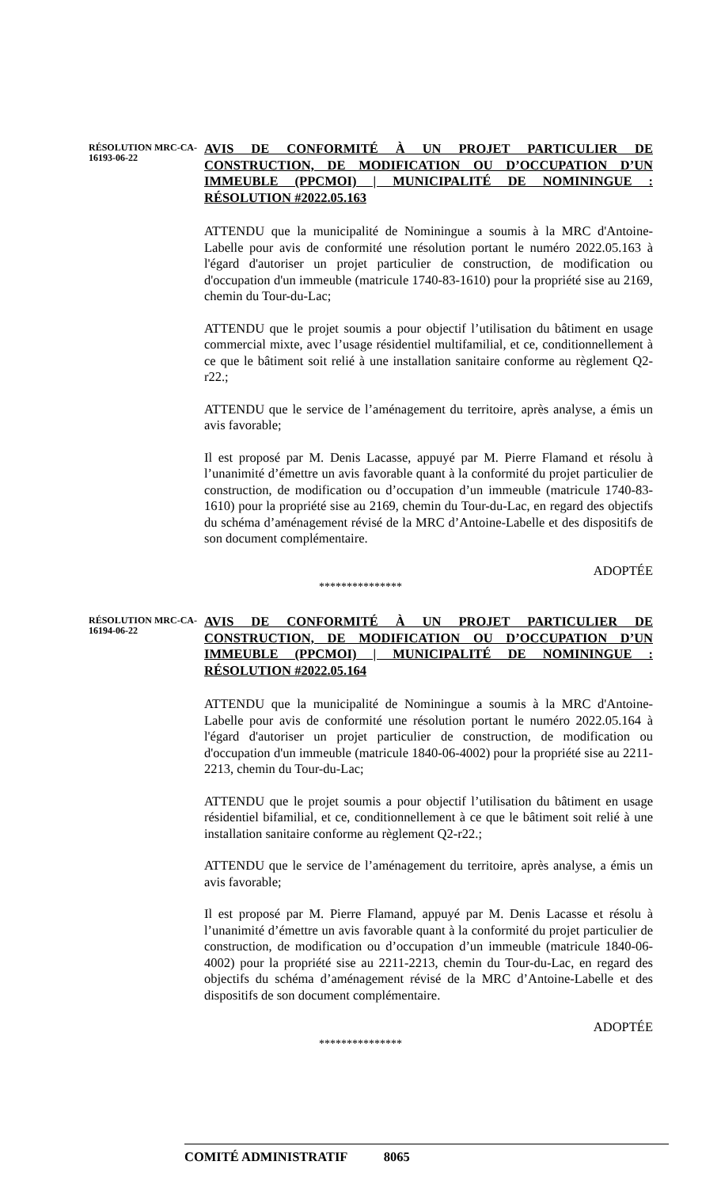RÉSOLUTION MRC-CA- 16193-06-22
AVIS DE CONFORMITÉ À UN PROJET PARTICULIER DE CONSTRUCTION, DE MODIFICATION OU D’OCCUPATION D’UN IMMEUBLE (PPCMOI) | MUNICIPALITÉ DE NOMININGUE : RÉSOLUTION #2022.05.163
ATTENDU que la municipalité de Nominingue a soumis à la MRC d'Antoine-Labelle pour avis de conformité une résolution portant le numéro 2022.05.163 à l'égard d'autoriser un projet particulier de construction, de modification ou d'occupation d'un immeuble (matricule 1740-83-1610) pour la propriété sise au 2169, chemin du Tour-du-Lac;
ATTENDU que le projet soumis a pour objectif l’utilisation du bâtiment en usage commercial mixte, avec l’usage résidentiel multifamilial, et ce, conditionnellement à ce que le bâtiment soit relié à une installation sanitaire conforme au règlement Q2-r22.;
ATTENDU que le service de l’aménagement du territoire, après analyse, a émis un avis favorable;
Il est proposé par M. Denis Lacasse, appuyé par M. Pierre Flamand et résolu à l’unanimité d’émettre un avis favorable quant à la conformité du projet particulier de construction, de modification ou d’occupation d’un immeuble (matricule 1740-83-1610) pour la propriété sise au 2169, chemin du Tour-du-Lac, en regard des objectifs du schéma d’aménagement révisé de la MRC d’Antoine-Labelle et des dispositifs de son document complémentaire.
ADOPTÉE
***************
RÉSOLUTION MRC-CA- 16194-06-22
AVIS DE CONFORMITÉ À UN PROJET PARTICULIER DE CONSTRUCTION, DE MODIFICATION OU D’OCCUPATION D’UN IMMEUBLE (PPCMOI) | MUNICIPALITÉ DE NOMININGUE : RÉSOLUTION #2022.05.164
ATTENDU que la municipalité de Nominingue a soumis à la MRC d'Antoine-Labelle pour avis de conformité une résolution portant le numéro 2022.05.164 à l'égard d'autoriser un projet particulier de construction, de modification ou d'occupation d'un immeuble (matricule 1840-06-4002) pour la propriété sise au 2211-2213, chemin du Tour-du-Lac;
ATTENDU que le projet soumis a pour objectif l’utilisation du bâtiment en usage résidentiel bifamilial, et ce, conditionnellement à ce que le bâtiment soit relié à une installation sanitaire conforme au règlement Q2-r22.;
ATTENDU que le service de l’aménagement du territoire, après analyse, a émis un avis favorable;
Il est proposé par M. Pierre Flamand, appuyé par M. Denis Lacasse et résolu à l’unanimité d’émettre un avis favorable quant à la conformité du projet particulier de construction, de modification ou d’occupation d’un immeuble (matricule 1840-06-4002) pour la propriété sise au 2211-2213, chemin du Tour-du-Lac, en regard des objectifs du schéma d’aménagement révisé de la MRC d’Antoine-Labelle et des dispositifs de son document complémentaire.
ADOPTÉE
***************
COMITÉ ADMINISTRATIF 8065